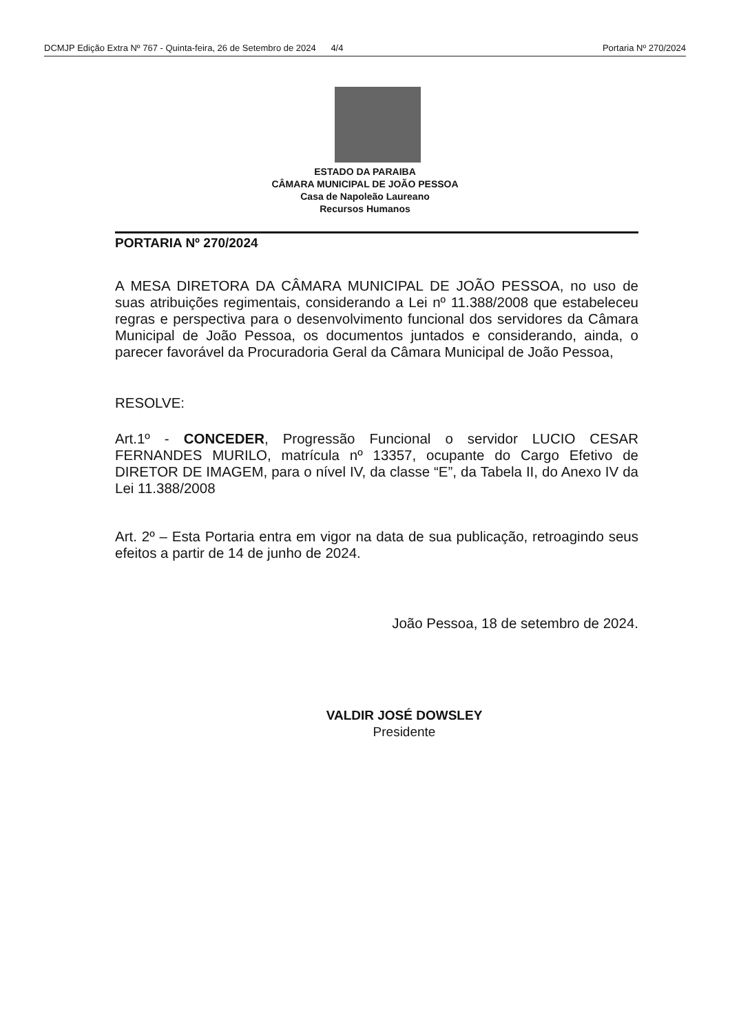DCMJP Edição Extra Nº 767 - Quinta-feira, 26 de Setembro de 2024 4/4 Portaria Nº 270/2024
ESTADO DA PARAIBA
CÂMARA MUNICIPAL DE JOÃO PESSOA
Casa de Napoleão Laureano
Recursos Humanos
PORTARIA Nº 270/2024
A MESA DIRETORA DA CÂMARA MUNICIPAL DE JOÃO PESSOA, no uso de suas atribuições regimentais, considerando a Lei nº 11.388/2008 que estabeleceu regras e perspectiva para o desenvolvimento funcional dos servidores da Câmara Municipal de João Pessoa, os documentos juntados e considerando, ainda, o parecer favorável da Procuradoria Geral da Câmara Municipal de João Pessoa,
RESOLVE:
Art.1º - CONCEDER, Progressão Funcional o servidor LUCIO CESAR FERNANDES MURILO, matrícula nº 13357, ocupante do Cargo Efetivo de DIRETOR DE IMAGEM, para o nível IV, da classe “E”, da Tabela II, do Anexo IV da Lei 11.388/2008
Art. 2º – Esta Portaria entra em vigor na data de sua publicação, retroagindo seus efeitos a partir de 14 de junho de 2024.
João Pessoa, 18 de setembro de 2024.
VALDIR JOSÉ DOWSLEY
Presidente